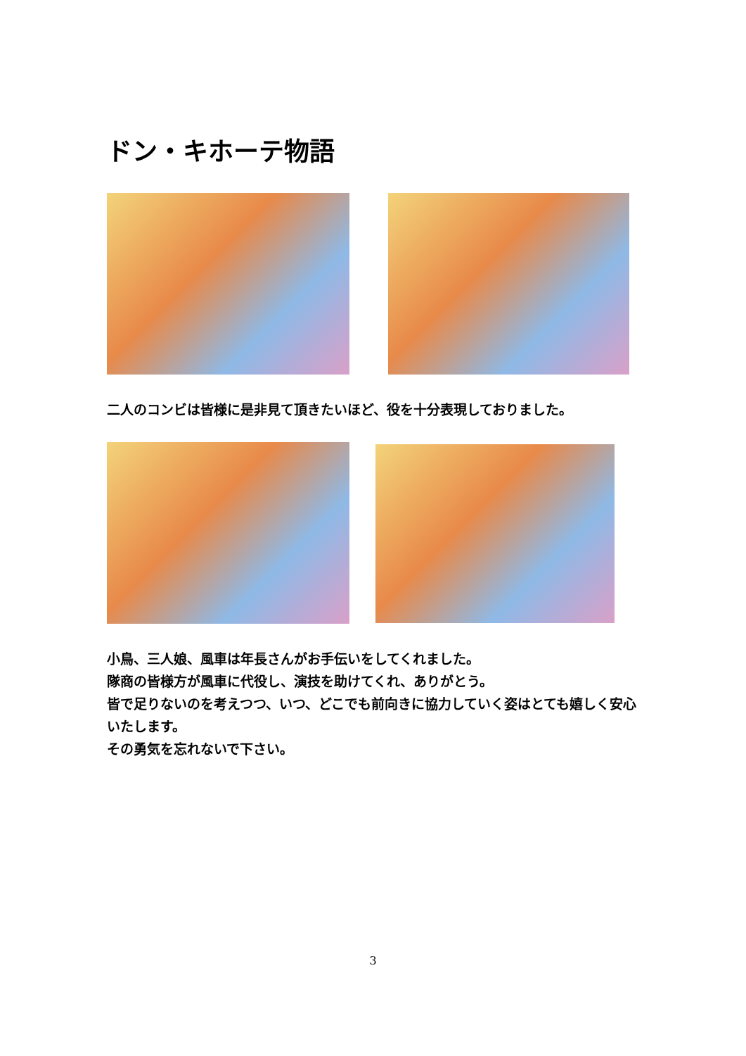ドン・キホーテ物語
二人のコンビは皆様に是非見て頂きたいほど、役を十分表現しておりました。
小鳥、三人娘、風車は年長さんがお手伝いをしてくれました。
隊商の皆様方が風車に代役し、演技を助けてくれ、ありがとう。
皆で足りないのを考えつつ、いつ、どこでも前向きに協力していく姿はとても嬉しく安心いたします。
その勇気を忘れないで下さい。
3